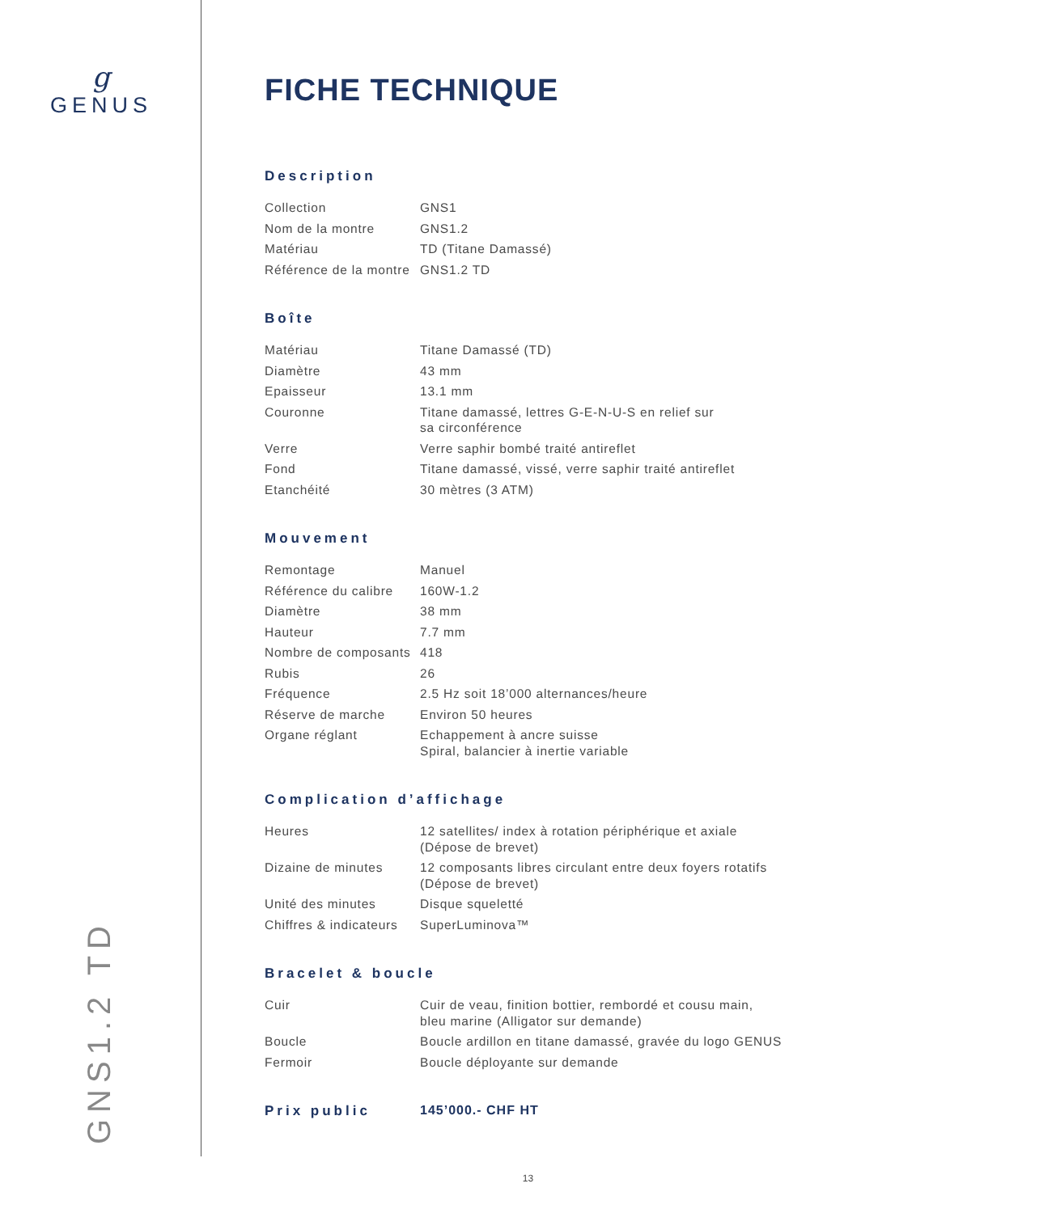g
GENUS
GNS1.2 TD
FICHE TECHNIQUE
Description
| Collection | GNS1 |
| Nom de la montre | GNS1.2 |
| Matériau | TD (Titane Damassé) |
| Référence de la montre | GNS1.2 TD |
Boîte
| Matériau | Titane Damassé (TD) |
| Diamètre | 43 mm |
| Epaisseur | 13.1 mm |
| Couronne | Titane damassé, lettres G-E-N-U-S en relief sur sa circonférence |
| Verre | Verre saphir bombé traité antireflet |
| Fond | Titane damassé, vissé, verre saphir traité antireflet |
| Etanchéité | 30 mètres (3 ATM) |
Mouvement
| Remontage | Manuel |
| Référence du calibre | 160W-1.2 |
| Diamètre | 38 mm |
| Hauteur | 7.7 mm |
| Nombre de composants | 418 |
| Rubis | 26 |
| Fréquence | 2.5 Hz soit 18’000 alternances/heure |
| Réserve de marche | Environ 50 heures |
| Organe réglant | Echappement à ancre suisse Spiral, balancier à inertie variable |
Complication d’affichage
| Heures | 12 satellites/ index à rotation périphérique et axiale (Dépose de brevet) |
| Dizaine de minutes | 12 composants libres circulant entre deux foyers rotatifs (Dépose de brevet) |
| Unité des minutes | Disque squeletté |
| Chiffres & indicateurs | SuperLuminova™ |
Bracelet & boucle
| Cuir | Cuir de veau, finition bottier, rembordé et cousu main, bleu marine (Alligator sur demande) |
| Boucle | Boucle ardillon en titane damassé, gravée du logo GENUS |
| Fermoir | Boucle déployante sur demande |
Prix public 145’000.- CHF HT
13